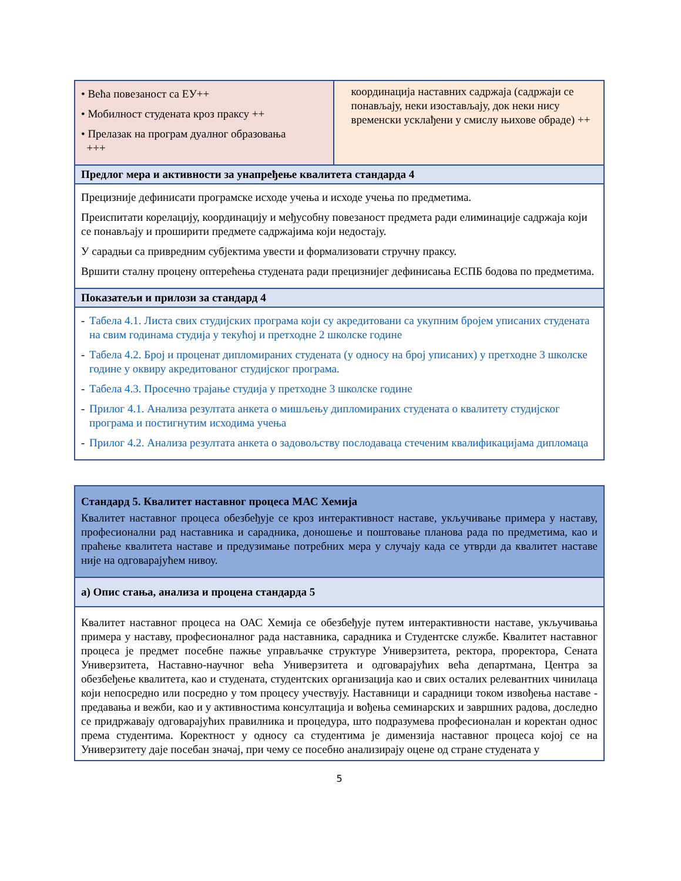| • Већа повезаност са ЕУ++ • Мобилност студената кроз праксу ++ • Прелазак на програм дуалног образовања +++ | координација наставних садржаја (садржаји се понављају, неки изостављају, док неки нису временски усклађени у смислу њихове обраде) ++ |
| Предлог мера и активности за унапређење квалитета стандарда 4 | |
| Прецизније дефинисати програмске исходе учења и исходе учења по предметима. Преиспитати корелацију, координацију и међусобну повезаност предмета ради елиминације садржаја који се понављају и проширити предмете садржајима који недостају. У сарадњи са привредним субјектима увести и формализовати стручну праксу. Вршити сталну процену оптерећења студената ради прецизнијег дефинисања ЕСПБ бодова по предметима. | |
| Показатељи и прилози за стандард 4 | |
| - Табела 4.1. Листа свих студијских програма који су акредитовани са укупним бројем уписаних студената на свим годинама студија у текућој и претходне 2 школске године - Табела 4.2. Број и проценат дипломираних студената (у односу на број уписаних) у претходне 3 школске године у оквиру акредитованог студијског програма. - Табела 4.3. Просечно трајање студија у претходне 3 школске године - Прилог 4.1. Анализа резултата анкета о мишљењу дипломираних студената о квалитету студијског програма и постигнутим исходима учења - Прилог 4.2. Анализа резултата анкета о задовољству послодаваца стеченим квалификацијама дипломаца | |
| Стандард 5. Квалитет наставног процеса МАС Хемија Квалитет наставног процеса обезбеђује се кроз интерактивност наставе, укључивање примера у наставу, професионални рад наставника и сарадника, доношење и поштовање планова рада по предметима, као и праћење квалитета наставе и предузимање потребних мера у случају када се утврди да квалитет наставе није на одговарајућем нивоу. |
| а) Опис стања, анализа и процена стандарда 5 |
| Квалитет наставног процеса на ОАС Хемија се обезбеђује путем интерактивности наставе, укључивања примера у наставу, професионалног рада наставника, сарадника и Студентске службе. Квалитет наставног процеса је предмет посебне пажње управљачке структуре Универзитета, ректора, проректора, Сената Универзитета, Наставно-научног већа Универзитета и одговарајућих већа департмана, Центра за обезбеђење квалитета, као и студената, студентских организација као и свих осталих релевантних чинилаца који непосредно или посредно у том процесу учествују. Наставници и сарадници током извођења наставе - предавања и вежби, као и у активностима консултација и вођења семинарских и завршних радова, доследно се придржавају одговарајућих правилника и процедура, што подразумева професионалан и коректан однос према студентима. Коректност у односу са студентима је димензија наставног процеса којој се на Универзитету даје посебан значај, при чему се посебно анализирају оцене од стране студената у |
5